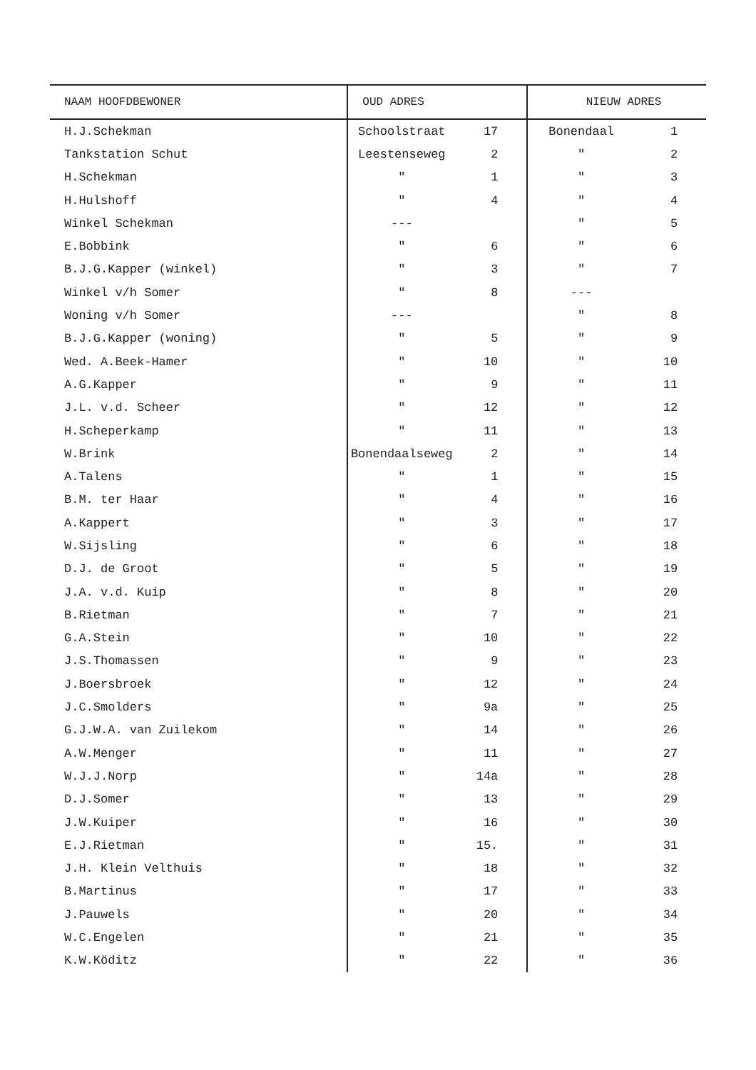| NAAM HOOFDBEWONER | OUD ADRES | NIEUW ADRES |
| --- | --- | --- |
| H.J.Schekman | Schoolstraat 17 | Bonendaal 1 |
| Tankstation Schut | Leestenseweg 2 | " 2 |
| H.Schekman | " 1 | " 3 |
| H.Hulshoff | " 4 | " 4 |
| Winkel Schekman | --- | " 5 |
| E.Bobbink | " 6 | " 6 |
| B.J.G.Kapper (winkel) | " 3 | " 7 |
| Winkel v/h Somer | " 8 | --- |
| Woning v/h Somer | --- | " 8 |
| B.J.G.Kapper (woning) | " 5 | " 9 |
| Wed. A.Beek-Hamer | " 10 | " 10 |
| A.G.Kapper | " 9 | " 11 |
| J.L. v.d. Scheer | " 12 | " 12 |
| H.Scheperkamp | " 11 | " 13 |
| W.Brink | Bonendaalseweg 2 | " 14 |
| A.Talens | " 1 | " 15 |
| B.M. ter Haar | " 4 | " 16 |
| A.Kappert | " 3 | " 17 |
| W.Sijsling | " 6 | " 18 |
| D.J. de Groot | " 5 | " 19 |
| J.A. v.d. Kuip | " 8 | " 20 |
| B.Rietman | " 7 | " 21 |
| G.A.Stein | " 10 | " 22 |
| J.S.Thomassen | " 9 | " 23 |
| J.Boersbroek | " 12 | " 24 |
| J.C.Smolders | " 9a | " 25 |
| G.J.W.A. van Zuilekom | " 14 | " 26 |
| A.W.Menger | " 11 | " 27 |
| W.J.J.Norp | " 14a | " 28 |
| D.J.Somer | " 13 | " 29 |
| J.W.Kuiper | " 16 | " 30 |
| E.J.Rietman | " 15. | " 31 |
| J.H. Klein Velthuis | " 18 | " 32 |
| B.Martinus | " 17 | " 33 |
| J.Pauwels | " 20 | " 34 |
| W.C.Engelen | " 21 | " 35 |
| K.W.Köditz | " 22 | " 36 |